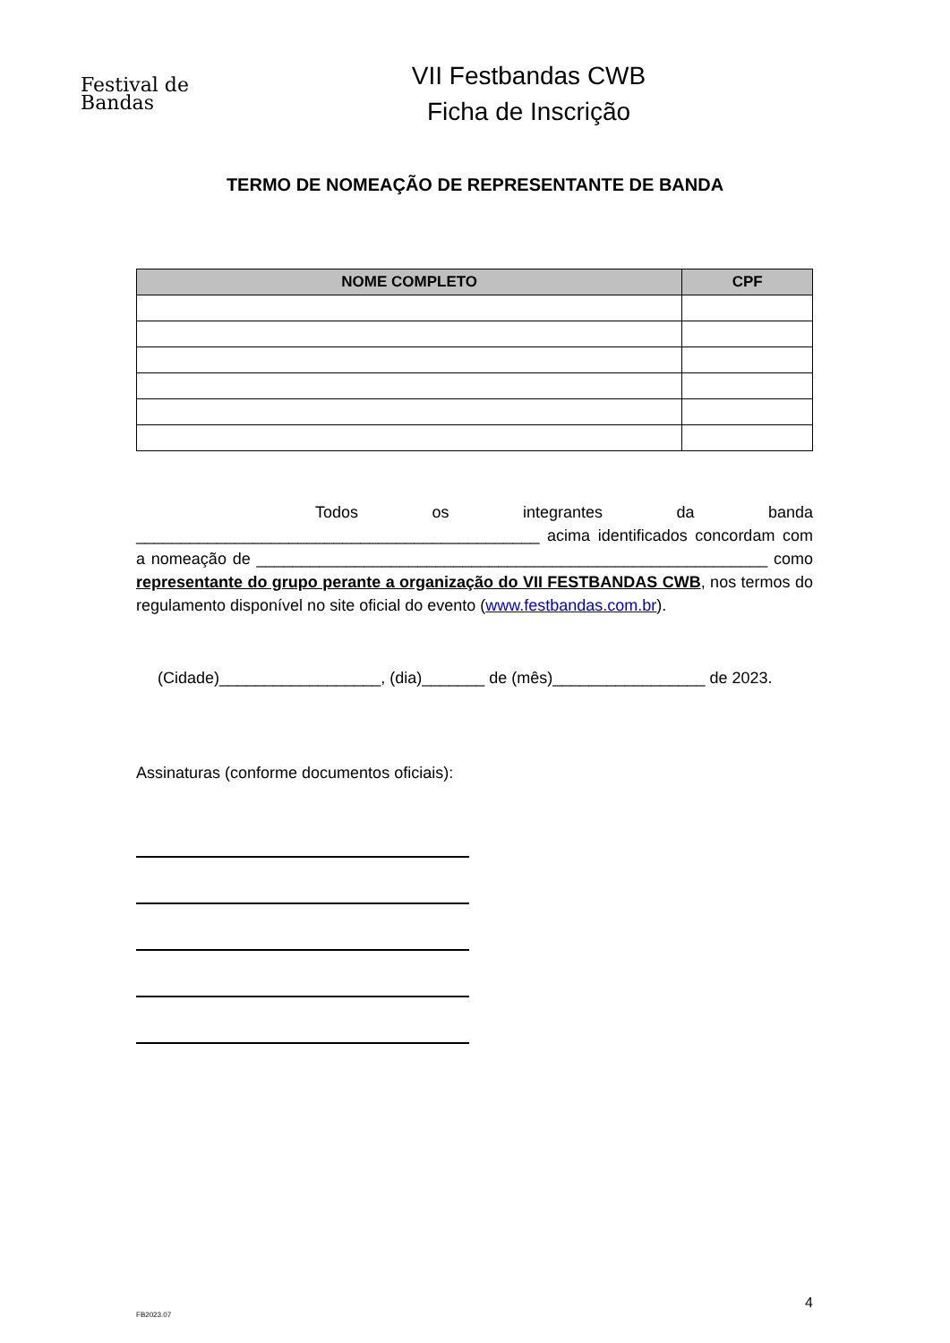Festival de
Bandas
VII Festbandas CWB
Ficha de Inscrição
TERMO DE NOMEAÇÃO DE REPRESENTANTE DE BANDA
| NOME COMPLETO | CPF |
| --- | --- |
Todos os integrantes da banda _____________________________________________ acima identificados concordam com a nomeação de _________________________________________________________ como representante do grupo perante a organização do VII FESTBANDAS CWB, nos termos do regulamento disponível no site oficial do evento (www.festbandas.com.br).
(Cidade)__________________, (dia)_______ de (mês)_________________ de 2023.
Assinaturas (conforme documentos oficiais):
4
FB2023.07